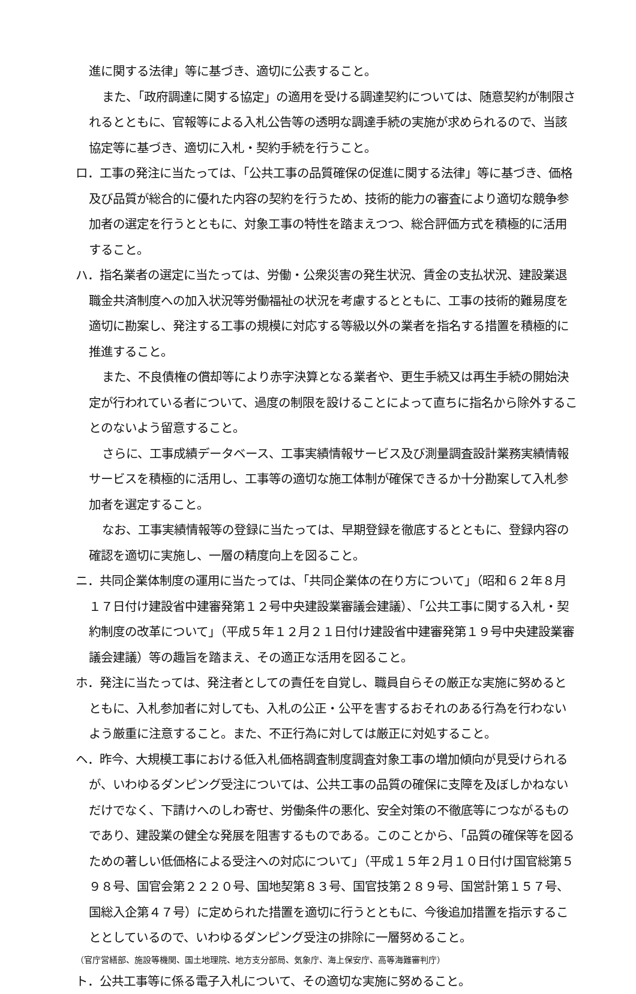進に関する法律」等に基づき、適切に公表すること。
また、「政府調達に関する協定」の適用を受ける調達契約については、随意契約が制限されるとともに、官報等による入札公告等の透明な調達手続の実施が求められるので、当該協定等に基づき、適切に入札・契約手続を行うこと。
ロ．工事の発注に当たっては、「公共工事の品質確保の促進に関する法律」等に基づき、価格及び品質が総合的に優れた内容の契約を行うため、技術的能力の審査により適切な競争参加者の選定を行うとともに、対象工事の特性を踏まえつつ、総合評価方式を積極的に活用すること。
ハ．指名業者の選定に当たっては、労働・公衆災害の発生状況、賃金の支払状況、建設業退職金共済制度への加入状況等労働福祉の状況を考慮するとともに、工事の技術的難易度を適切に勘案し、発注する工事の規模に対応する等級以外の業者を指名する措置を積極的に推進すること。
また、不良債権の償却等により赤字決算となる業者や、更生手続又は再生手続の開始決定が行われている者について、過度の制限を設けることによって直ちに指名から除外することのないよう留意すること。
さらに、工事成績データベース、工事実績情報サービス及び測量調査設計業務実績情報サービスを積極的に活用し、工事等の適切な施工体制が確保できるか十分勘案して入札参加者を選定すること。
なお、工事実績情報等の登録に当たっては、早期登録を徹底するとともに、登録内容の確認を適切に実施し、一層の精度向上を図ること。
ニ．共同企業体制度の運用に当たっては、「共同企業体の在り方について」（昭和６２年８月１７日付け建設省中建審発第１２号中央建設業審議会建議）、「公共工事に関する入札・契約制度の改革について」（平成５年１２月２１日付け建設省中建審発第１９号中央建設業審議会建議）等の趣旨を踏まえ、その適正な活用を図ること。
ホ．発注に当たっては、発注者としての責任を自覚し、職員自らその厳正な実施に努めるとともに、入札参加者に対しても、入札の公正・公平を害するおそれのある行為を行わないよう厳重に注意すること。また、不正行為に対しては厳正に対処すること。
ヘ．昨今、大規模工事における低入札価格調査制度調査対象工事の増加傾向が見受けられるが、いわゆるダンピング受注については、公共工事の品質の確保に支障を及ぼしかねないだけでなく、下請けへのしわ寄せ、労働条件の悪化、安全対策の不徹底等につながるものであり、建設業の健全な発展を阻害するものである。このことから、「品質の確保等を図るための著しい低価格による受注への対応について」（平成１５年２月１０日付け国官総第５９８号、国官会第２２２０号、国地契第８３号、国官技第２８９号、国営計第１５７号、国総入企第４７号）に定められた措置を適切に行うとともに、今後追加措置を指示することとしているので、いわゆるダンピング受注の排除に一層努めること。
（官庁営繕部、施設等機関、国土地理院、地方支分部局、気象庁、海上保安庁、高等海難審判庁）
ト．公共工事等に係る電子入札について、その適切な実施に努めること。